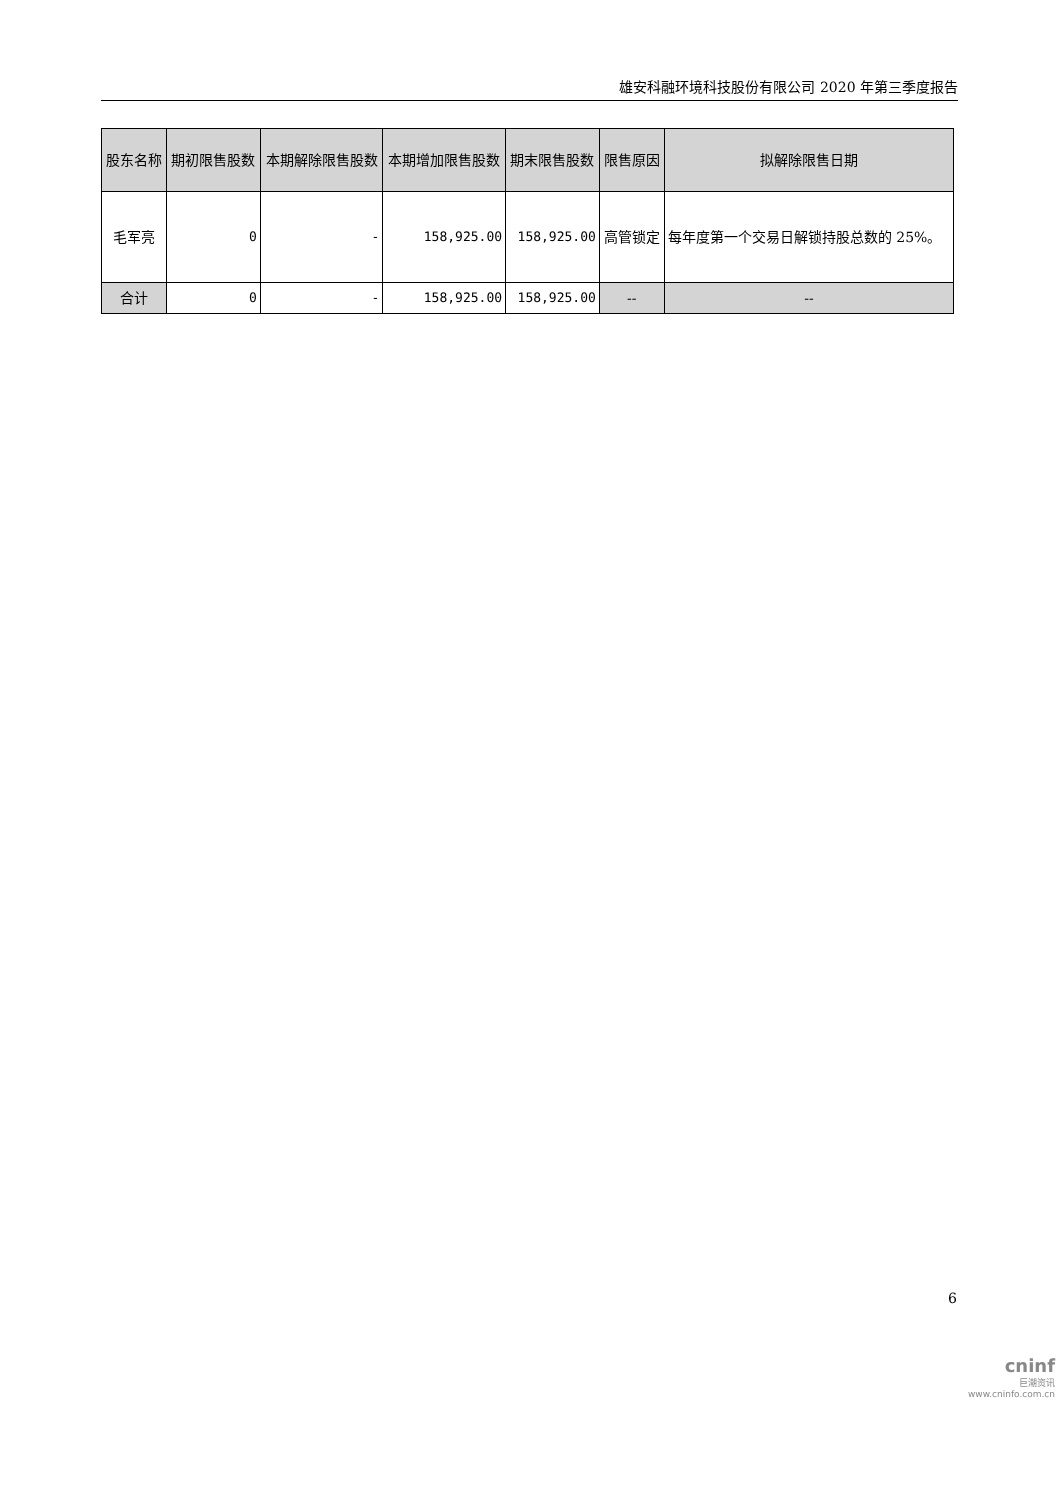雄安科融环境科技股份有限公司 2020 年第三季度报告
| 股东名称 | 期初限售股数 | 本期解除限售股数 | 本期增加限售股数 | 期末限售股数 | 限售原因 | 拟解除限售日期 |
| --- | --- | --- | --- | --- | --- | --- |
| 毛军亮 | 0 | - | 158,925.00 | 158,925.00 | 高管锁定 | 每年度第一个交易日解锁持股总数的 25%。 |
| 合计 | 0 | - | 158,925.00 | 158,925.00 | -- | -- |
6
cninf
巨潮资讯
www.cninfo.com.cn